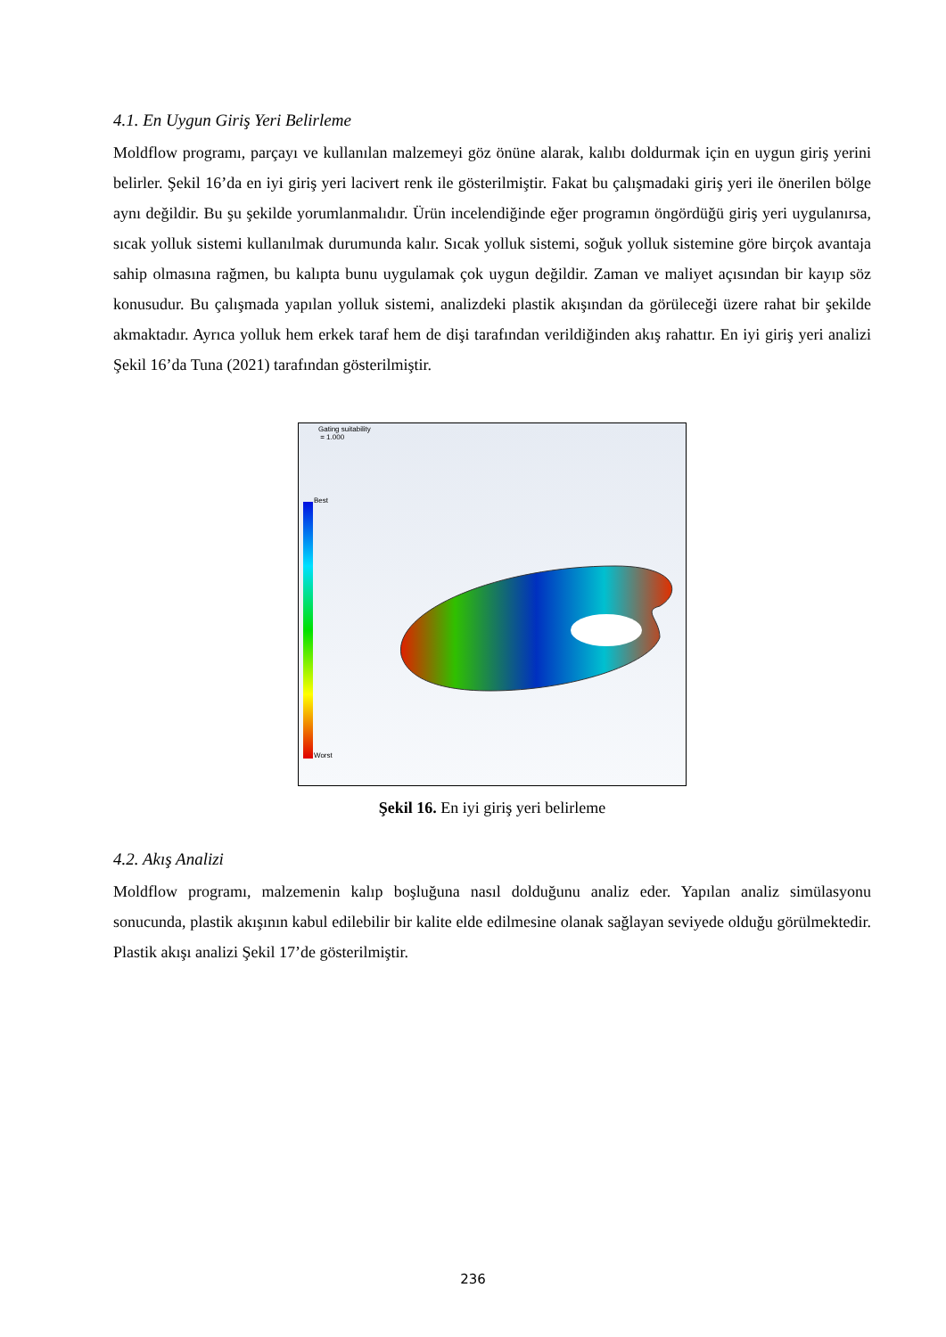4.1. En Uygun Giriş Yeri Belirleme
Moldflow programı, parçayı ve kullanılan malzemeyi göz önüne alarak, kalıbı doldurmak için en uygun giriş yerini belirler. Şekil 16’da en iyi giriş yeri lacivert renk ile gösterilmiştir. Fakat bu çalışmadaki giriş yeri ile önerilen bölge aynı değildir. Bu şu şekilde yorumlanmalıdır. Ürün incelendiğinde eğer programın öngördüğü giriş yeri uygulanırsa, sıcak yolluk sistemi kullanılmak durumunda kalır. Sıcak yolluk sistemi, soğuk yolluk sistemine göre birçok avantaja sahip olmasına rağmen, bu kalıpta bunu uygulamak çok uygun değildir. Zaman ve maliyet açısından bir kayıp söz konusudur. Bu çalışmada yapılan yolluk sistemi, analizdeki plastik akışından da görüleceği üzere rahat bir şekilde akmaktadır. Ayrıca yolluk hem erkek taraf hem de dişi tarafından verildiğinden akış rahattır. En iyi giriş yeri analizi Şekil 16’da Tuna (2021) tarafından gösterilmiştir.
Gating suitability
= 1.000
Best
Worst
Şekil 16. En iyi giriş yeri belirleme
4.2. Akış Analizi
Moldflow programı, malzemenin kalıp boşluğuna nasıl dolduğunu analiz eder. Yapılan analiz simülasyonu sonucunda, plastik akışının kabul edilebilir bir kalite elde edilmesine olanak sağlayan seviyede olduğu görülmektedir. Plastik akışı analizi Şekil 17’de gösterilmiştir.
236